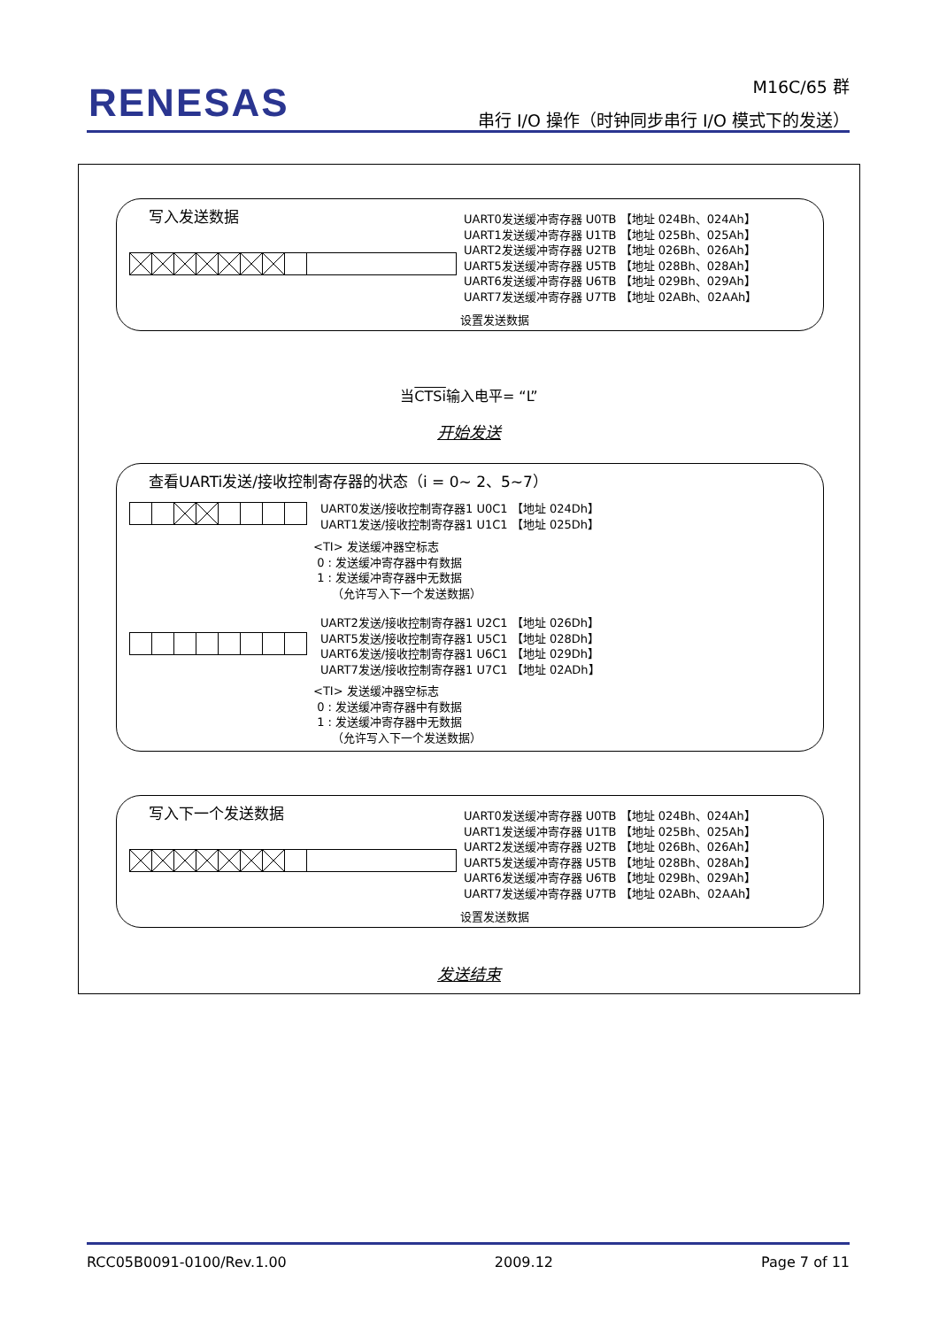RENESAS
M16C/65 群
串行 I/O 操作（时钟同步串行 I/O 模式下的发送）
写入发送数据
UART0发送缓冲寄存器 U0TB 【地址 024Bh、024Ah】
UART1发送缓冲寄存器 U1TB 【地址 025Bh、025Ah】
UART2发送缓冲寄存器 U2TB 【地址 026Bh、026Ah】
UART5发送缓冲寄存器 U5TB 【地址 028Bh、028Ah】
UART6发送缓冲寄存器 U6TB 【地址 029Bh、029Ah】
UART7发送缓冲寄存器 U7TB 【地址 02ABh、02AAh】
设置发送数据
当CTSi输入电平= “L”
开始发送
查看UARTi发送/接收控制寄存器的状态（i = 0~ 2、5~7）
UART0发送/接收控制寄存器1 U0C1 【地址 024Dh】
UART1发送/接收控制寄存器1 U1C1 【地址 025Dh】
<TI> 发送缓冲器空标志
0 : 发送缓冲寄存器中有数据
1 : 发送缓冲寄存器中无数据
（允许写入下一个发送数据）
UART2发送/接收控制寄存器1 U2C1 【地址 026Dh】
UART5发送/接收控制寄存器1 U5C1 【地址 028Dh】
UART6发送/接收控制寄存器1 U6C1 【地址 029Dh】
UART7发送/接收控制寄存器1 U7C1 【地址 02ADh】
<TI> 发送缓冲器空标志
0 : 发送缓冲寄存器中有数据
1 : 发送缓冲寄存器中无数据
（允许写入下一个发送数据）
写入下一个发送数据
UART0发送缓冲寄存器 U0TB 【地址 024Bh、024Ah】
UART1发送缓冲寄存器 U1TB 【地址 025Bh、025Ah】
UART2发送缓冲寄存器 U2TB 【地址 026Bh、026Ah】
UART5发送缓冲寄存器 U5TB 【地址 028Bh、028Ah】
UART6发送缓冲寄存器 U6TB 【地址 029Bh、029Ah】
UART7发送缓冲寄存器 U7TB 【地址 02ABh、02AAh】
设置发送数据
发送结束
RCC05B0091-0100/Rev.1.00 2009.12 Page 7 of 11